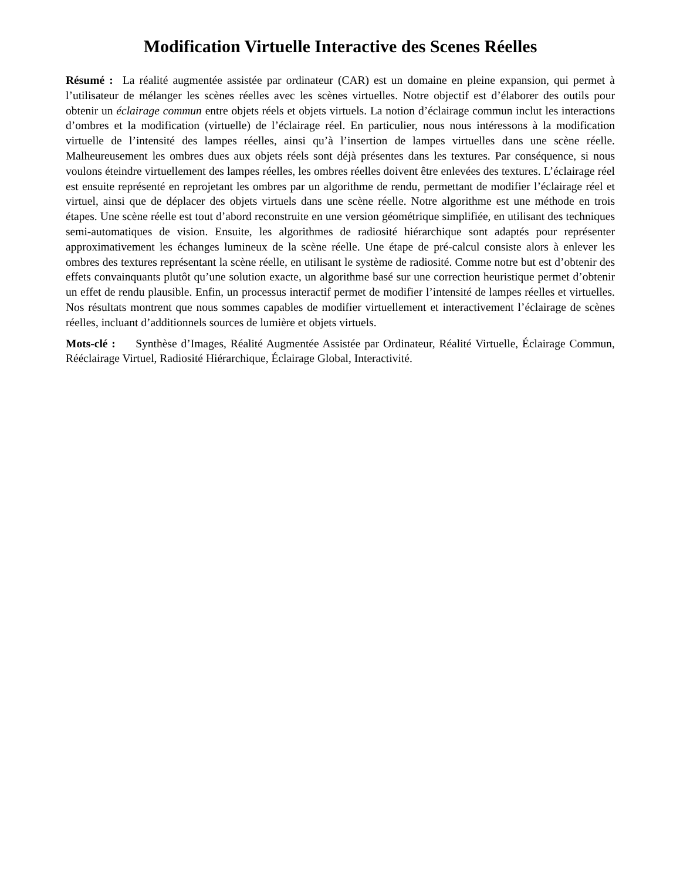Modification Virtuelle Interactive des Scenes Réelles
Résumé : La réalité augmentée assistée par ordinateur (CAR) est un domaine en pleine expansion, qui permet à l’utilisateur de mélanger les scènes réelles avec les scènes virtuelles. Notre objectif est d’élaborer des outils pour obtenir un éclairage commun entre objets réels et objets virtuels. La notion d’éclairage commun inclut les interactions d’ombres et la modification (virtuelle) de l’éclairage réel. En particulier, nous nous intéressons à la modification virtuelle de l’intensité des lampes réelles, ainsi qu’à l’insertion de lampes virtuelles dans une scène réelle. Malheureusement les ombres dues aux objets réels sont déjà présentes dans les textures. Par conséquence, si nous voulons éteindre virtuellement des lampes réelles, les ombres réelles doivent être enlevées des textures. L’éclairage réel est ensuite représenté en reprojetant les ombres par un algorithme de rendu, permettant de modifier l’éclairage réel et virtuel, ainsi que de déplacer des objets virtuels dans une scène réelle. Notre algorithme est une méthode en trois étapes. Une scène réelle est tout d’abord reconstruite en une version géométrique simplifiée, en utilisant des techniques semi-automatiques de vision. Ensuite, les algorithmes de radiosité hiérarchique sont adaptés pour représenter approximativement les échanges lumineux de la scène réelle. Une étape de pré-calcul consiste alors à enlever les ombres des textures représentant la scène réelle, en utilisant le système de radiosité. Comme notre but est d’obtenir des effets convainquants plutôt qu’une solution exacte, un algorithme basé sur une correction heuristique permet d’obtenir un effet de rendu plausible. Enfin, un processus interactif permet de modifier l’intensité de lampes réelles et virtuelles. Nos résultats montrent que nous sommes capables de modifier virtuellement et interactivement l’éclairage de scènes réelles, incluant d’additionnels sources de lumière et objets virtuels.
Mots-clé : Synthèse d’Images, Réalité Augmentée Assistée par Ordinateur, Réalité Virtuelle, Éclairage Commun, Rééclairage Virtuel, Radiosité Hiérarchique, Éclairage Global, Interactivité.